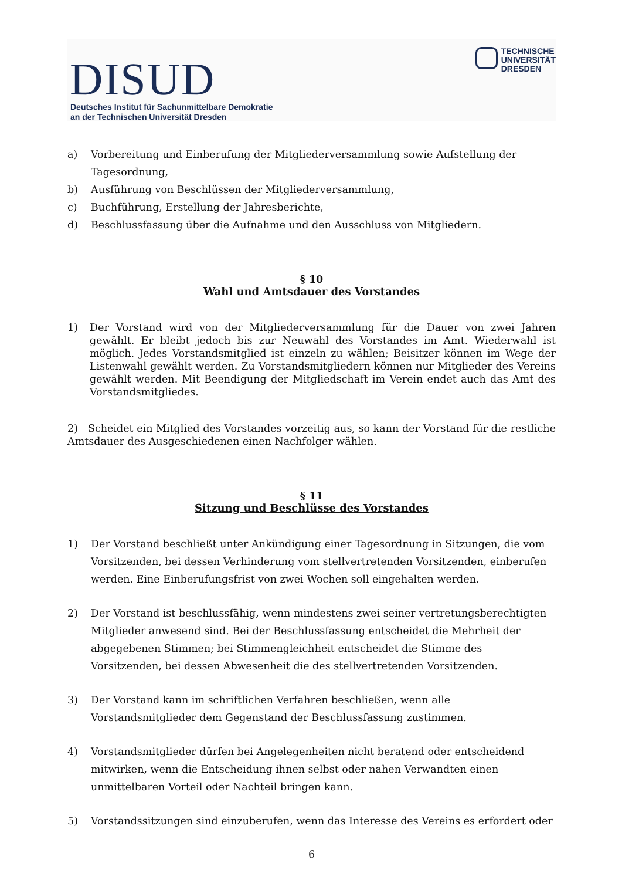DISUD
Deutsches Institut für Sachunmittelbare Demokratie
an der Technischen Universität Dresden
TECHNISCHE
UNIVERSITÄT
DRESDEN
a) Vorbereitung und Einberufung der Mitgliederversammlung sowie Aufstellung der Tagesordnung,
b) Ausführung von Beschlüssen der Mitgliederversammlung,
c) Buchführung, Erstellung der Jahresberichte,
d) Beschlussfassung über die Aufnahme und den Ausschluss von Mitgliedern.
§ 10
Wahl und Amtsdauer des Vorstandes
1) Der Vorstand wird von der Mitgliederversammlung für die Dauer von zwei Jahren gewählt. Er bleibt jedoch bis zur Neuwahl des Vorstandes im Amt. Wiederwahl ist möglich. Jedes Vorstandsmitglied ist einzeln zu wählen; Beisitzer können im Wege der Listenwahl gewählt werden. Zu Vorstandsmitgliedern können nur Mitglieder des Vereins gewählt werden. Mit Beendigung der Mitgliedschaft im Verein endet auch das Amt des Vorstandsmitgliedes.
2) Scheidet ein Mitglied des Vorstandes vorzeitig aus, so kann der Vorstand für die restliche Amtsdauer des Ausgeschiedenen einen Nachfolger wählen.
§ 11
Sitzung und Beschlüsse des Vorstandes
1) Der Vorstand beschließt unter Ankündigung einer Tagesordnung in Sitzungen, die vom Vorsitzenden, bei dessen Verhinderung vom stellvertretenden Vorsitzenden, einberufen werden. Eine Einberufungsfrist von zwei Wochen soll eingehalten werden.
2) Der Vorstand ist beschlussfähig, wenn mindestens zwei seiner vertretungsberechtigten Mitglieder anwesend sind. Bei der Beschlussfassung entscheidet die Mehrheit der abgegebenen Stimmen; bei Stimmengleichheit entscheidet die Stimme des Vorsitzenden, bei dessen Abwesenheit die des stellvertretenden Vorsitzenden.
3) Der Vorstand kann im schriftlichen Verfahren beschließen, wenn alle Vorstandsmitglieder dem Gegenstand der Beschlussfassung zustimmen.
4) Vorstandsmitglieder dürfen bei Angelegenheiten nicht beratend oder entscheidend mitwirken, wenn die Entscheidung ihnen selbst oder nahen Verwandten einen unmittelbaren Vorteil oder Nachteil bringen kann.
5) Vorstandssitzungen sind einzuberufen, wenn das Interesse des Vereins es erfordert oder
6